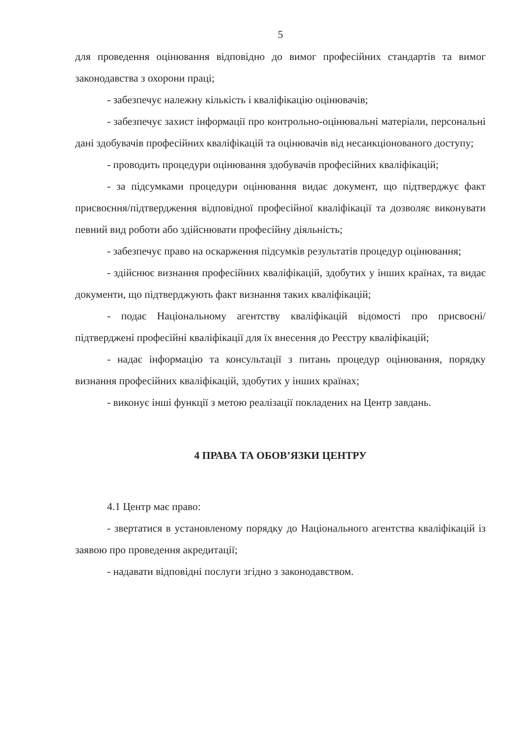5
для проведення оцінювання відповідно до вимог професійних стандартів та вимог законодавства з охорони праці;
- забезпечує належну кількість і кваліфікацію оцінювачів;
- забезпечує захист інформації про контрольно-оцінювальні матеріали, персональні дані здобувачів професійних кваліфікацій та оцінювачів від несанкціонованого доступу;
- проводить процедури оцінювання здобувачів професійних кваліфікацій;
- за підсумками процедури оцінювання видає документ, що підтверджує факт присвоєння/підтвердження відповідної професійної кваліфікації та дозволяє виконувати певний вид роботи або здійснювати професійну діяльність;
- забезпечує право на оскарження підсумків результатів процедур оцінювання;
- здійснює визнання професійних кваліфікацій, здобутих у інших країнах, та видає документи, що підтверджують факт визнання таких кваліфікацій;
- подає Національному агентству кваліфікацій відомості про присвоєні/підтверджені професійні кваліфікації для їх внесення до Реєстру кваліфікацій;
- надає інформацію та консультації з питань процедур оцінювання, порядку визнання професійних кваліфікацій, здобутих у інших країнах;
- виконує інші функції з метою реалізації покладених на Центр завдань.
4 ПРАВА ТА ОБОВ’ЯЗКИ ЦЕНТРУ
4.1 Центр має право:
- звертатися в установленому порядку до Національного агентства кваліфікацій із заявою про проведення акредитації;
- надавати відповідні послуги згідно з законодавством.